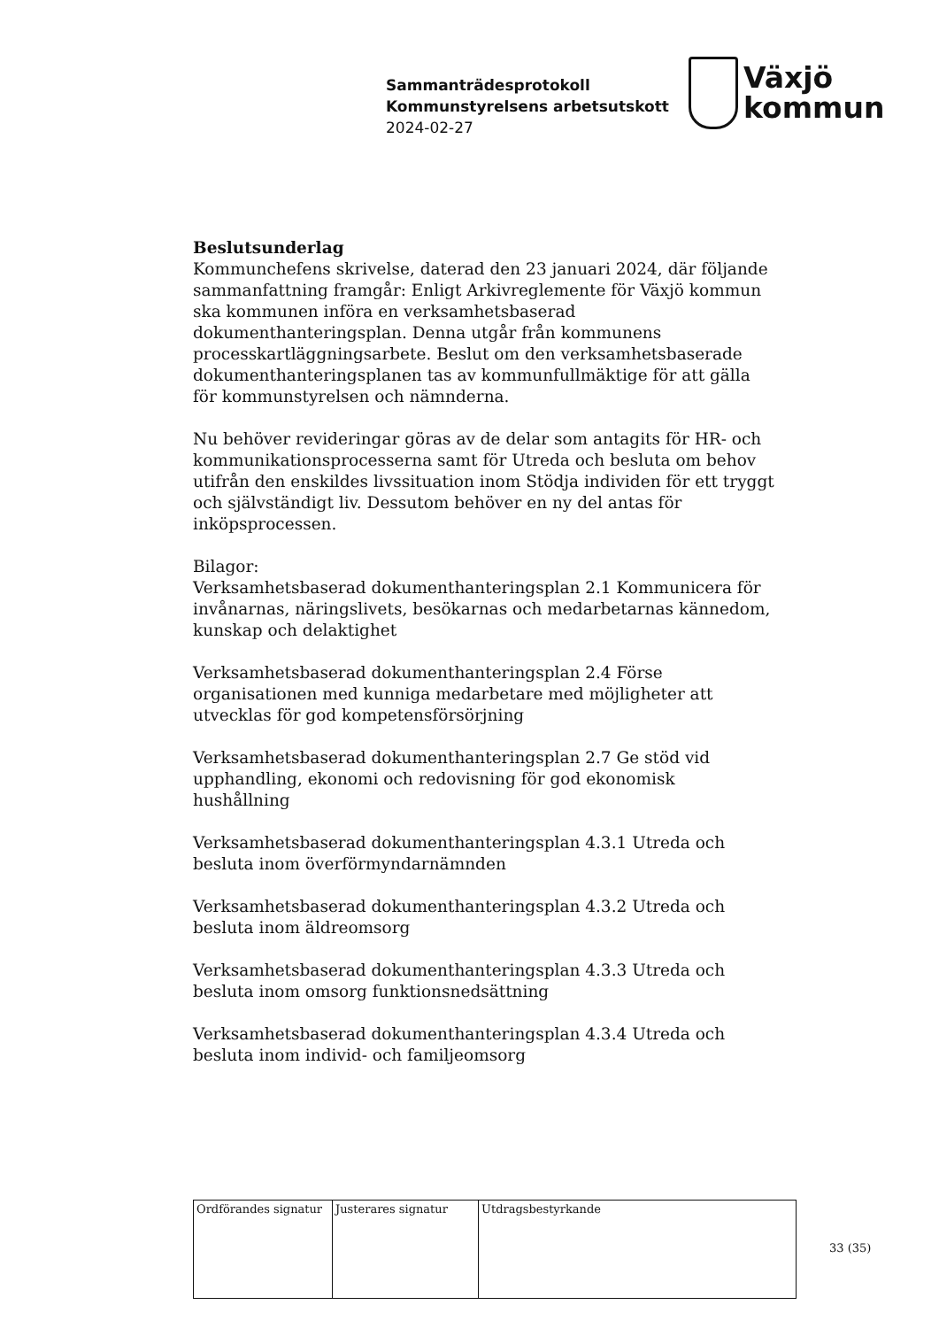Sammanträdesprotokoll
Kommunstyrelsens arbetsutskott
2024-02-27
Växjö
kommun
Beslutsunderlag
Kommunchefens skrivelse, daterad den 23 januari 2024, där följande sammanfattning framgår: Enligt Arkivreglemente för Växjö kommun ska kommunen införa en verksamhetsbaserad dokumenthanteringsplan. Denna utgår från kommunens processkartläggningsarbete. Beslut om den verksamhetsbaserade dokumenthanteringsplanen tas av kommunfullmäktige för att gälla för kommunstyrelsen och nämnderna.
Nu behöver revideringar göras av de delar som antagits för HR- och kommunikationsprocesserna samt för Utreda och besluta om behov utifrån den enskildes livssituation inom Stödja individen för ett tryggt och självständigt liv. Dessutom behöver en ny del antas för inköpsprocessen.
Bilagor:
Verksamhetsbaserad dokumenthanteringsplan 2.1 Kommunicera för invånarnas, näringslivets, besökarnas och medarbetarnas kännedom, kunskap och delaktighet
Verksamhetsbaserad dokumenthanteringsplan 2.4 Förse organisationen med kunniga medarbetare med möjligheter att utvecklas för god kompetensförsörjning
Verksamhetsbaserad dokumenthanteringsplan 2.7 Ge stöd vid upphandling, ekonomi och redovisning för god ekonomisk hushållning
Verksamhetsbaserad dokumenthanteringsplan 4.3.1 Utreda och besluta inom överförmyndarnämnden
Verksamhetsbaserad dokumenthanteringsplan 4.3.2 Utreda och besluta inom äldreomsorg
Verksamhetsbaserad dokumenthanteringsplan 4.3.3 Utreda och besluta inom omsorg funktionsnedsättning
Verksamhetsbaserad dokumenthanteringsplan 4.3.4 Utreda och besluta inom individ- och familjeomsorg
| Ordförandes signatur | Justerares signatur | Utdragsbestyrkande |
33 (35)